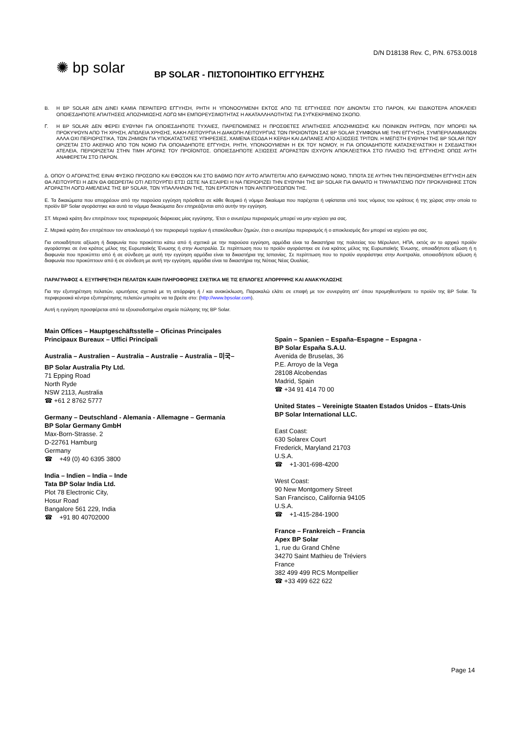D/N D18138 Rev. C, P/N. 6753.0018
✺ bp solar
BP SOLAR - ΠΙΣΤΟΠΟΙΗΤΙΚΟ ΕΓΓΥΗΣΗΣ
B. Η BP SOLAR ΔΕΝ ΔΙΝΕΙ ΚΑΜΙΑ ΠΕΡΑΙΤΕΡΩ ΕΓΓΥΗΣΗ, ΡΗΤΗ Η ΥΠΟΝΟΟΥΜΕΝΗ ΕΚΤΟΣ ΑΠΟ ΤΙΣ ΕΓΓΥΗΣΕΙΣ ΠΟΥ ΔΙΝΟΝΤΑΙ ΣΤΟ ΠΑΡΟΝ, ΚΑΙ ΕΙΔΙΚΟΤΕΡΑ ΑΠΟΚΛΕΙΕΙ ΟΠΟΙΕΣΔΗΠΟΤΕ ΑΠΑΙΤΗΣΕΙΣ ΑΠΟΖΗΜΙΩΣΗΣ ΛΟΓΩ ΜΗ ΕΜΠΟΡΕΥΣΙΜΟΤΗΤΑΣ Η ΑΚΑΤΑΛΛΗΛΟΤΗΤΑΣ ΓΙΑ ΣΥΓΚΕΚΡΙΜΕΝΟ ΣΚΟΠΟ.
Γ. Η BP SOLAR ΔΕΝ ΦΕΡΕΙ ΕΥΘΥΝΗ ΓΙΑ ΟΠΟΙΕΣΔΗΠΟΤΕ ΤΥΧΑΙΕΣ, ΠΑΡΕΠΟΜΕΝΕΣ Η ΠΡΟΣΘΕΤΕΣ ΑΠΑΙΤΗΣΕΙΣ ΑΠΟΖΗΜΙΩΣΗΣ ΚΑΙ ΠΟΙΝΙΚΩΝ ΡΗΤΡΩΝ, ΠΟΥ ΜΠΟΡΕΙ ΝΑ ΠΡΟΚΥΨΟΥΝ ΑΠΟ ΤΗ ΧΡΗΣΗ, ΑΠΩΛΕΙΑ ΧΡΗΣΗΣ, ΚΑΚΗ ΛΕΙΤΟΥΡΓΙΑ Η ΔΙΑΚΟΠΗ ΛΕΙΤΟΥΡΓΙΑΣ ΤΩΝ ΠΡΟΙΟΝΤΩΝ ΣΑΣ BP SOLAR ΣΥΜΦΩΝΑ ΜΕ ΤΗΝ ΕΓΓΥΗΣΗ, ΣΥΜΠΕΡΙΛΑΜΒΑΝΩΝ ΑΛΛΑ ΟΧΙ ΠΕΡΙΟΡΙΣΤΙΚΑ, ΤΩΝ ΖΗΜΙΩΝ ΓΙΑ ΥΠΟΚΑΤΑΣΤΑΤΕΣ ΥΠΗΡΕΣΙΕΣ, ΧΑΜΕΝΑ ΕΣΟΔΑ Η ΚΕΡΔΗ ΚΑΙ ΔΑΠΑΝΕΣ ΑΠΟ ΑΞΙΩΣΕΙΣ ΤΡΙΤΩΝ. Η ΜΕΓΙΣΤΗ ΕΥΘΥΝΗ ΤΗΣ BP SOLAR ΠΟΥ ΟΡΙΖΕΤΑΙ ΣΤΟ ΑΚΕΡΑΙΟ ΑΠΟ ΤΟΝ ΝΟΜΟ ΓΙΑ ΟΠΟΙΑΔΗΠΟΤΕ ΕΓΓΥΗΣΗ, ΡΗΤΗ, ΥΠΟΝΟΟΥΜΕΝΗ Η ΕΚ ΤΟΥ ΝΟΜΟΥ, Η ΓΙΑ ΟΠΟΙΑΔΗΠΟΤΕ ΚΑΤΑΣΚΕΥΑΣΤΙΚΗ Η ΣΧΕΔΙΑΣΤΙΚΗ ΑΤΕΛΕΙΑ, ΠΕΡΙΟΡΙΖΕΤΑΙ ΣΤΗΝ ΤΙΜΗ ΑΓΟΡΑΣ ΤΟΥ ΠΡΟΪΟΝΤΟΣ. ΟΠΟΙΕΣΔΗΠΟΤΕ ΑΞΙΩΣΕΙΣ ΑΓΟΡΑΣΤΩΝ ΙΣΧΥΟΥΝ ΑΠΟΚΛΕΙΣΤΙΚΑ ΣΤΟ ΠΛΑΙΣΙΟ ΤΗΣ ΕΓΓΥΗΣΗΣ ΟΠΩΣ ΑΥΤΗ ΑΝΑΦΕΡΕΤΑΙ ΣΤΟ ΠΑΡΟΝ.
Δ. ΟΠΟΥ Ο ΑΓΟΡΑΣΤΗΣ ΕΙΝΑΙ ΦΥΣΙΚΟ ΠΡΟΣΩΠΟ ΚΑΙ ΕΦΟΣΟΝ ΚΑΙ ΣΤΟ ΒΑΘΜΟ ΠΟΥ ΑΥΤΟ ΑΠΑΙΤΕΙΤΑΙ ΑΠΟ ΕΑΡΜΟΣΙΜΟ ΝΟΜΟ, ΤΙΠΟΤΑ ΣΕ ΑΥΤΗΝ ΤΗΝ ΠΕΡΙΟΡΙΣΜΕΝΗ ΕΓΓΥΗΣΗ ΔΕΝ ΘΑ ΛΕΙΤΟΥΡΓΕΙ Η ΔΕΝ ΘΑ ΘΕΩΡΕΙΤΑΙ ΟΤΙ ΛΕΙΤΟΥΡΓΕΙ ΕΤΣΙ ΩΣΤΕ ΝΑ ΕΞΑΙΡΕΙ Η ΝΑ ΠΕΡΙΟΡΙΖΕΙ ΤΗΝ ΕΥΘΥΝΗ ΤΗΣ BP SOLAR ΓΙΑ ΘΑΝΑΤΟ Η ΤΡΑΥΜΑΤΙΣΜΟ ΠΟΥ ΠΡΟΚΛΗΘΗΚΕ ΣΤΟΝ ΑΓΟΡΑΣΤΗ ΛΟΓΩ ΑΜΕΛΕΙΑΣ ΤΗΣ BP SOLAR, ΤΩΝ ΥΠΑΛΛΗΛΩΝ ΤΗΣ, ΤΩΝ ΕΡΓΑΤΩΝ Η ΤΩΝ ΑΝΤΙΠΡΟΣΩΠΩΝ ΤΗΣ.
Ε. Τα δικαιώματα που απορρέουν από την παρούσα εγγύηση πρόσθετα σε κάθε θεσμικό ή νόμιμο δικαίωμα που παρέχεται ή υφίσταται υπό τους νόμους του κράτους ή της χώρας στην οποία το προϊόν BP Solar αγοράστηκε και αυτά τα νόμιμα δικαιώματα δεν επηρεάζονται από αυτήν την εγγύηση.
ΣΤ. Μερικά κράτη δεν επιτρέπουν τους περιορισμούς διάρκειας μίας εγγύησης. Έτσι ο ανωτέρω περιορισμός μπορεί να μην ισχύσει για σας.
Ζ. Μερικά κράτη δεν επιτρέπουν τον αποκλεισμό ή τον περιορισμό τυχαίων ή επακόλουθων ζημιών, έτσι ο ανωτέρω περιορισμός ή ο αποκλεισμός δεν μπορεί να ισχύσει για σας.
Για οποιαδήποτε αξίωση ή διαφωνία που προκύπτει κάτω από ή σχετικά με την παρούσα εγγύηση, αρμόδια είναι τα δικαστήρια της πολιτείας του Μέρυλαντ, ΗΠΑ, εκτός αν το αρχικό προϊόν αγοράστηκε σε ένα κράτος μέλος της Ευρωπαϊκής Ένωσης ή στην Αυστραλία. Σε περίπτωση που το προϊόν αγοράστηκε σε ένα κράτος μέλος της Ευρωπαϊκής Ένωσης, οποιαδήποτε αξίωση ή η διαφωνία που προκύπτει από ή σε σύνδεση με αυτή την εγγύηση αρμόδια είναι τα δικαστήρια της Ισπανίας. Σε περίπτωση που το προϊόν αγοράστηκε στην Αυστραλία, οποιασδήποτε αξίωση ή διαφωνία που προκύπτουν από ή σε σύνδεση με αυτή την εγγύηση, αρμόδια είναι τα δικαστήρια της Νότιας Νέας Ουαλίας.
ΠΑΡΑΓΡΑΦΟΣ 4. ΕΞΥΠΗΡΕΤΗΣΗ ΠΕΛΑΤΩΝ ΚΑΙ/Η ΠΛΗΡΟΦΟΡΙΕΣ ΣΧΕΤΙΚΑ ΜΕ ΤΙΣ ΕΠΙΛΟΓΕΣ ΑΠΟΡΡΙΨΗΣ ΚΑΙ ΑΝΑΚΥΚΛΩΣΗΣ
Για την εξυπηρέτηση πελατών, ερωτήσεις σχετικά με τη απόρριψη ή / και ανακύκλωση, Παρακαλώ ελάτε σε επαφή με τον συνεργάτη απ' όπου προμηθευτήκατε το προϊόν της BP Solar. Τα περιφερειακά κέντρα εξυπηρέτησης πελατών μπορίτε να τα βρείτε στο: (http://www.bpsolar.com).
Αυτή η εγγύηση προσφέρεται από τα εξουσιοδοτημένα σημεία πώλησης της BP Solar.
Main Offices – Hauptgeschäftsstelle – Oficinas Principales
Principaux Bureaux – Uffici Principali
Australia – Australien – Australia – Australie – Australia – 미국–
BP Solar Australia Pty Ltd.
71 Epping Road
North Ryde
NSW 2113, Australia
☎ +61 2 8762 5777
Germany – Deutschland - Alemania - Allemagne – Germania
BP Solar Germany GmbH
Max-Born-Strasse. 2
D-22761 Hamburg
Germany
☎ +49 (0) 40 6395 3800
India – Indien – India – Inde
Tata BP Solar India Ltd.
Plot 78 Electronic City,
Hosur Road
Bangalore 561 229, India
☎ +91 80 40702000
Spain – Spanien – España–Espagne – Espagna -
BP Solar España S.A.U.
Avenida de Bruselas, 36
P.E. Arroyo de la Vega
28108 Alcobendas
Madrid, Spain
☎ +34 91 414 70 00
United States – Vereinigte Staaten Estados Unidos – Etats-Unis
BP Solar International LLC.
East Coast:
630 Solarex Court
Frederick, Maryland 21703
U.S.A.
☎ +1-301-698-4200
West Coast:
90 New Montgomery Street
San Francisco, California 94105
U.S.A.
☎ +1-415-284-1900
France – Frankreich – Francia
Apex BP Solar
1, rue du Grand Chêne
34270 Saint Mathieu de Tréviers
France
382 499 499 RCS Montpellier
☎ +33 499 622 622
Page 14